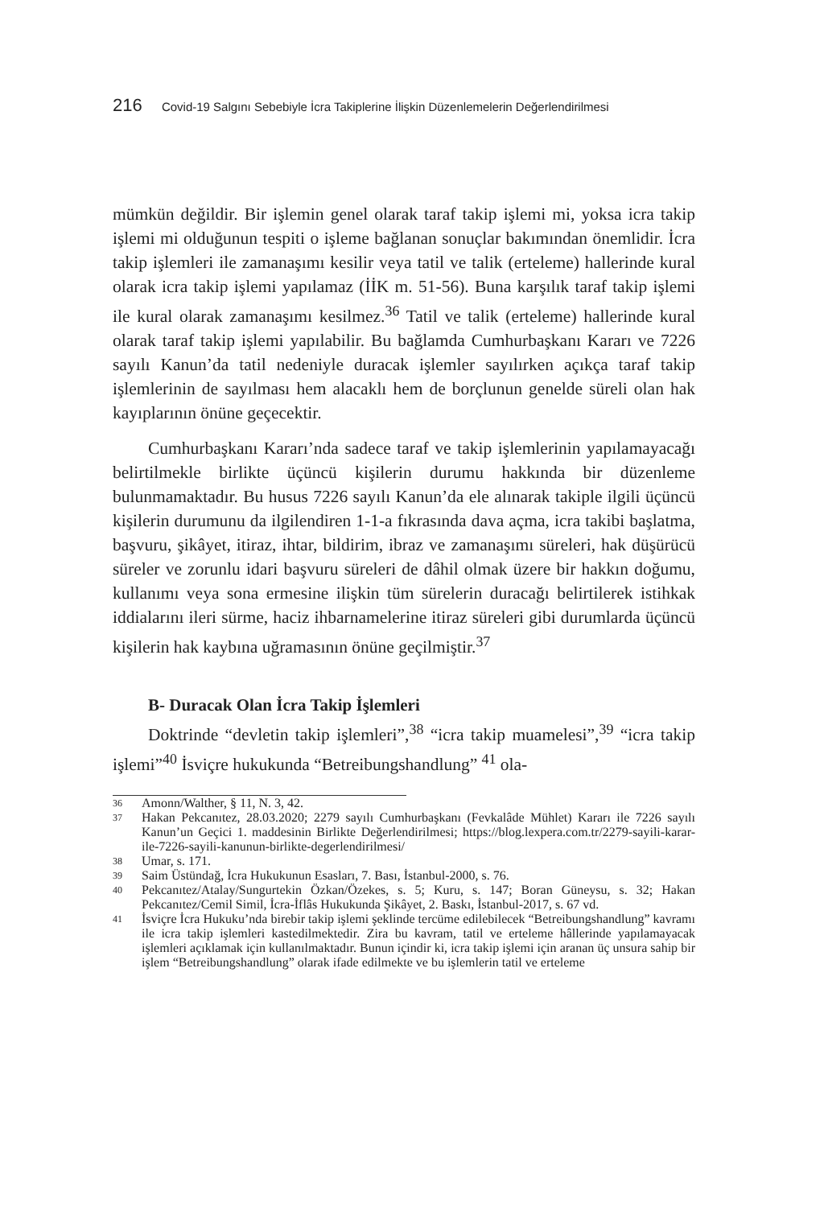216 Covid-19 Salgını Sebebiyle İcra Takiplerine İlişkin Düzenlemelerin Değerlendirilmesi
mümkün değildir. Bir işlemin genel olarak taraf takip işlemi mi, yoksa icra takip işlemi mi olduğunun tespiti o işleme bağlanan sonuçlar bakımından önemlidir. İcra takip işlemleri ile zamanaşımı kesilir veya tatil ve talik (erteleme) hallerinde kural olarak icra takip işlemi yapılamaz (İİK m. 51-56). Buna karşılık taraf takip işlemi ile kural olarak zamanaşımı kesilmez.<sup>36</sup> Tatil ve talik (erteleme) hallerinde kural olarak taraf takip işlemi yapılabilir. Bu bağlamda Cumhurbaşkanı Kararı ve 7226 sayılı Kanun’da tatil nedeniyle duracak işlemler sayılırken açıkça taraf takip işlemlerinin de sayılması hem alacaklı hem de borçlunun genelde süreli olan hak kayıplarının önüne geçecektir.
Cumhurbaşkanı Kararı’nda sadece taraf ve takip işlemlerinin yapılamayacağı belirtilmekle birlikte üçüncü kişilerin durumu hakkında bir düzenleme bulunmamaktadır. Bu husus 7226 sayılı Kanun’da ele alınarak takiple ilgili üçüncü kişilerin durumunu da ilgilendiren 1-1-a fıkrasında dava açma, icra takibi başlatma, başvuru, şikâyet, itiraz, ihtar, bildirim, ibraz ve zamanaşımı süreleri, hak düşürücü süreler ve zorunlu idari başvuru süreleri de dâhil olmak üzere bir hakkın doğumu, kullanımı veya sona ermesine ilişkin tüm sürelerin duracağı belirtilerek istihkak iddialarını ileri sürme, haciz ihbarnamelerine itiraz süreleri gibi durumlarda üçüncü kişilerin hak kaybına uğramasının önüne geçilmiştir.<sup>37</sup>
B- Duracak Olan İcra Takip İşlemleri
Doktrinde “devletin takip işlemleri”,<sup>38</sup> “icra takip muamelesi”,<sup>39</sup> “icra takip işlemi”<sup>40</sup> İsviçre hukukunda “Betreibungshandlung” <sup>41</sup> ola-
36
Amonn/Walther, § 11, N. 3, 42.
37
Hakan Pekcanıtez, 28.03.2020; 2279 sayılı Cumhurbaşkanı (Fevkalâde Mühlet) Kararı ile 7226 sayılı Kanun’un Geçici 1. maddesinin Birlikte Değerlendirilmesi; https://blog.lexpera.com.tr/2279-sayili-karar-ile-7226-sayili-kanunun-birlikte-degerlendirilmesi/
38
Umar, s. 171.
39
Saim Üstündağ, İcra Hukukunun Esasları, 7. Bası, İstanbul-2000, s. 76.
40
Pekcanıtez/Atalay/Sungurtekin Özkan/Özekes, s. 5; Kuru, s. 147; Boran Güneysu, s. 32; Hakan Pekcanıtez/Cemil Simil, İcra-İflâs Hukukunda Şikâyet, 2. Baskı, İstanbul-2017, s. 67 vd.
41
İsviçre İcra Hukuku’nda birebir takip işlemi şeklinde tercüme edilebilecek “Betreibungshandlung” kavramı ile icra takip işlemleri kastedilmektedir. Zira bu kavram, tatil ve erteleme hâllerinde yapılamayacak işlemleri açıklamak için kullanılmaktadır. Bunun içindir ki, icra takip işlemi için aranan üç unsura sahip bir işlem “Betreibungshandlung” olarak ifade edilmekte ve bu işlemlerin tatil ve erteleme